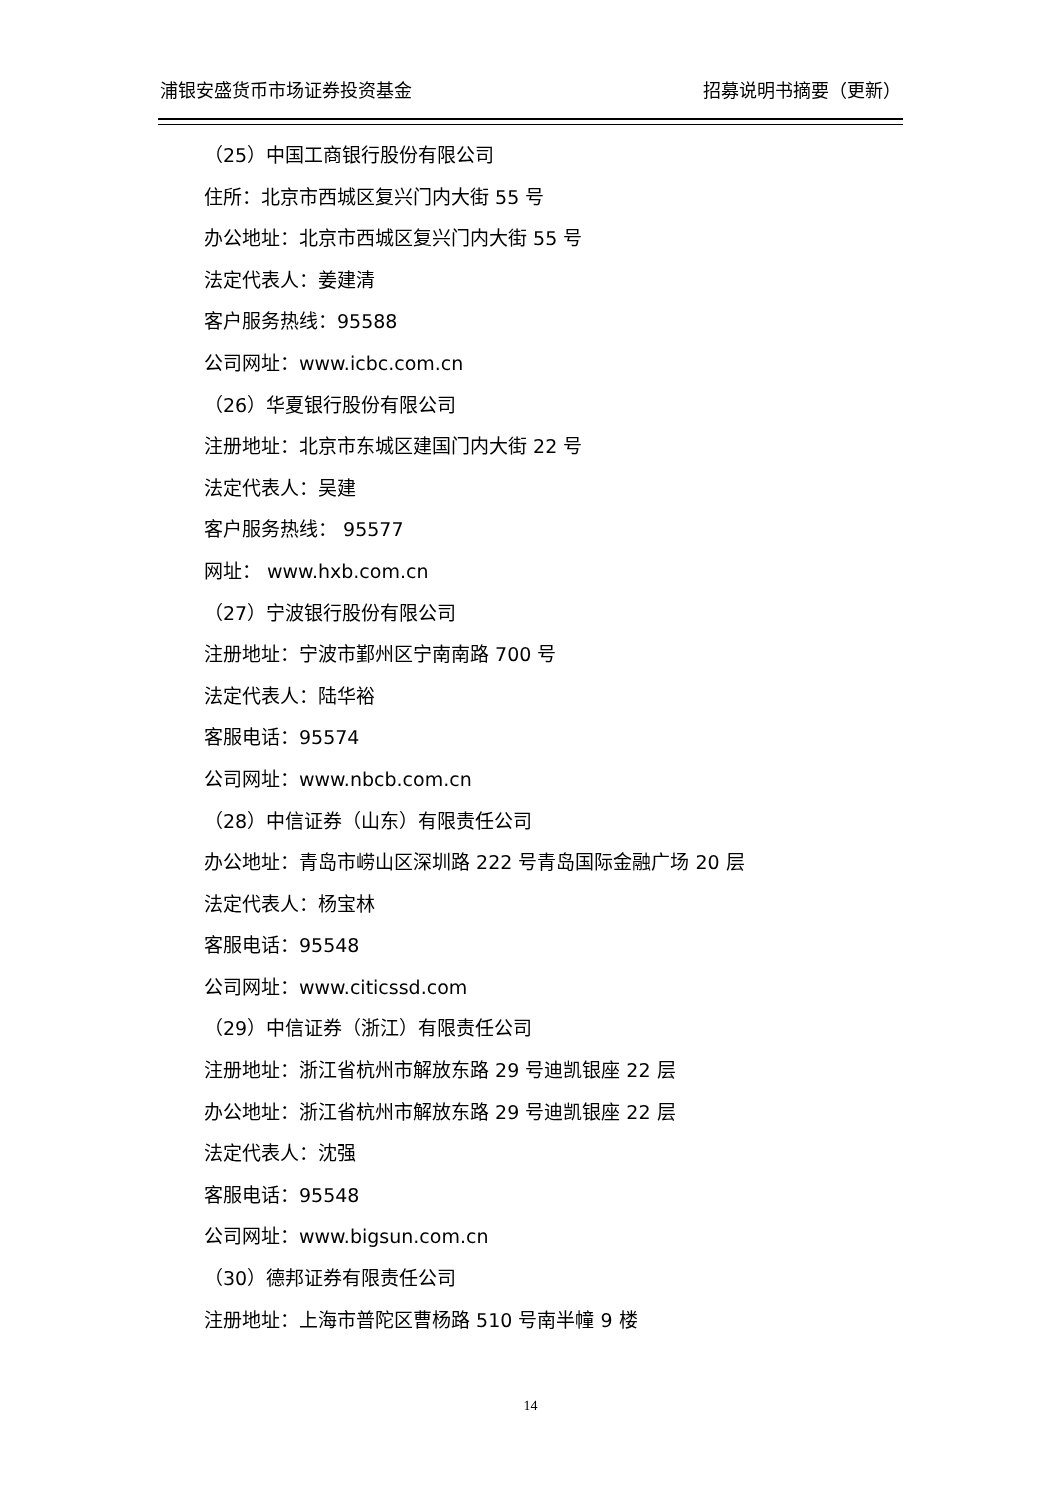浦银安盛货币市场证券投资基金 招募说明书摘要（更新）
（25）中国工商银行股份有限公司
住所：北京市西城区复兴门内大街 55 号
办公地址：北京市西城区复兴门内大街 55 号
法定代表人：姜建清
客户服务热线：95588
公司网址：www.icbc.com.cn
（26）华夏银行股份有限公司
注册地址：北京市东城区建国门内大街 22 号
法定代表人：吴建
客户服务热线： 95577
网址： www.hxb.com.cn
（27）宁波银行股份有限公司
注册地址：宁波市鄞州区宁南南路 700 号
法定代表人：陆华裕
客服电话：95574
公司网址：www.nbcb.com.cn
（28）中信证券（山东）有限责任公司
办公地址：青岛市崂山区深圳路 222 号青岛国际金融广场 20 层
法定代表人：杨宝林
客服电话：95548
公司网址：www.citicssd.com
（29）中信证券（浙江）有限责任公司
注册地址：浙江省杭州市解放东路 29 号迪凯银座 22 层
办公地址：浙江省杭州市解放东路 29 号迪凯银座 22 层
法定代表人：沈强
客服电话：95548
公司网址：www.bigsun.com.cn
（30）德邦证券有限责任公司
注册地址：上海市普陀区曹杨路 510 号南半幢 9 楼
14